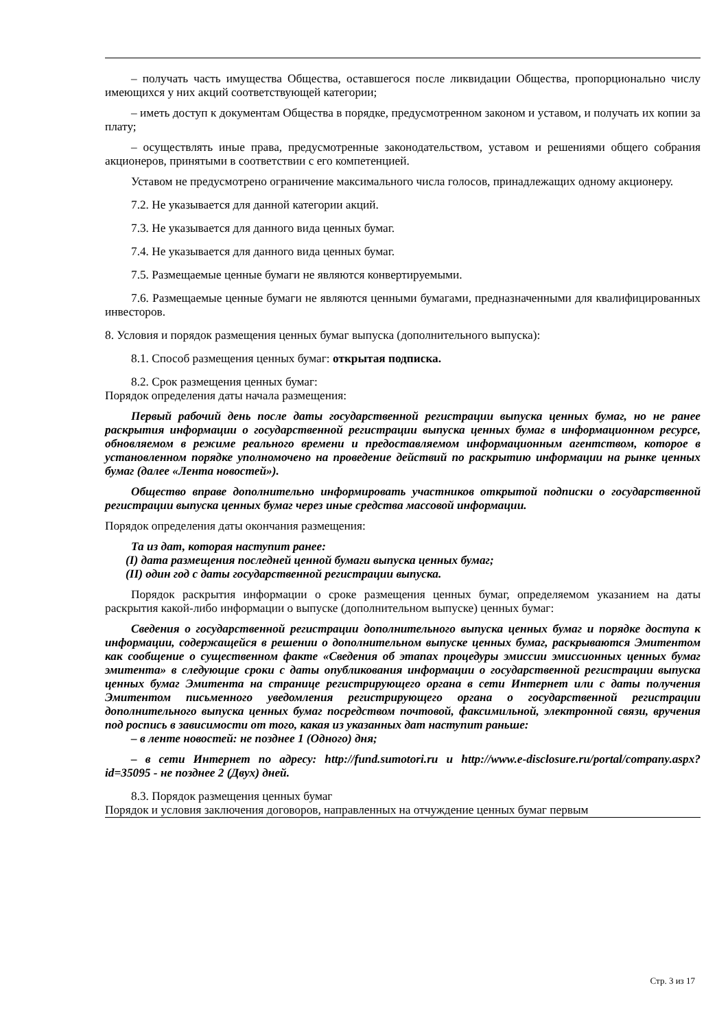– получать часть имущества Общества, оставшегося после ликвидации Общества, пропорционально числу имеющихся у них акций соответствующей категории;
– иметь доступ к документам Общества в порядке, предусмотренном законом и уставом, и получать их копии за плату;
– осуществлять иные права, предусмотренные законодательством, уставом и решениями общего собрания акционеров, принятыми в соответствии с его компетенцией.
Уставом не предусмотрено ограничение максимального числа голосов, принадлежащих одному акционеру.
7.2. Не указывается для данной категории акций.
7.3. Не указывается для данного вида ценных бумаг.
7.4. Не указывается для данного вида ценных бумаг.
7.5. Размещаемые ценные бумаги не являются конвертируемыми.
7.6. Размещаемые ценные бумаги не являются ценными бумагами, предназначенными для квалифицированных инвесторов.
8. Условия и порядок размещения ценных бумаг выпуска (дополнительного выпуска):
8.1. Способ размещения ценных бумаг: открытая подписка.
8.2. Срок размещения ценных бумаг:
Порядок определения даты начала размещения:
Первый рабочий день после даты государственной регистрации выпуска ценных бумаг, но не ранее раскрытия информации о государственной регистрации выпуска ценных бумаг в информационном ресурсе, обновляемом в режиме реального времени и предоставляемом информационным агентством, которое в установленном порядке уполномочено на проведение действий по раскрытию информации на рынке ценных бумаг (далее «Лента новостей»).
Общество вправе дополнительно информировать участников открытой подписки о государственной регистрации выпуска ценных бумаг через иные средства массовой информации.
Порядок определения даты окончания размещения:
Та из дат, которая наступит ранее:
(I) дата размещения последней ценной бумаги выпуска ценных бумаг;
(II) один год с даты государственной регистрации выпуска.
Порядок раскрытия информации о сроке размещения ценных бумаг, определяемом указанием на даты раскрытия какой-либо информации о выпуске (дополнительном выпуске) ценных бумаг:
Сведения о государственной регистрации дополнительного выпуска ценных бумаг и порядке доступа к информации, содержащейся в решении о дополнительном выпуске ценных бумаг, раскрываются Эмитентом как сообщение о существенном факте «Сведения об этапах процедуры эмиссии эмиссионных ценных бумаг эмитента» в следующие сроки с даты опубликования информации о государственной регистрации выпуска ценных бумаг Эмитента на странице регистрирующего органа в сети Интернет или с даты получения Эмитентом письменного уведомления регистрирующего органа о государственной регистрации дополнительного выпуска ценных бумаг посредством почтовой, факсимильной, электронной связи, вручения под роспись в зависимости от того, какая из указанных дат наступит раньше:
– в ленте новостей: не позднее 1 (Одного) дня;
– в сети Интернет по адресу: http://fund.sumotori.ru и http://www.e-disclosure.ru/portal/company.aspx?id=35095 - не позднее 2 (Двух) дней.
8.3. Порядок размещения ценных бумаг
Порядок и условия заключения договоров, направленных на отчуждение ценных бумаг первым
Стр. 3 из 17